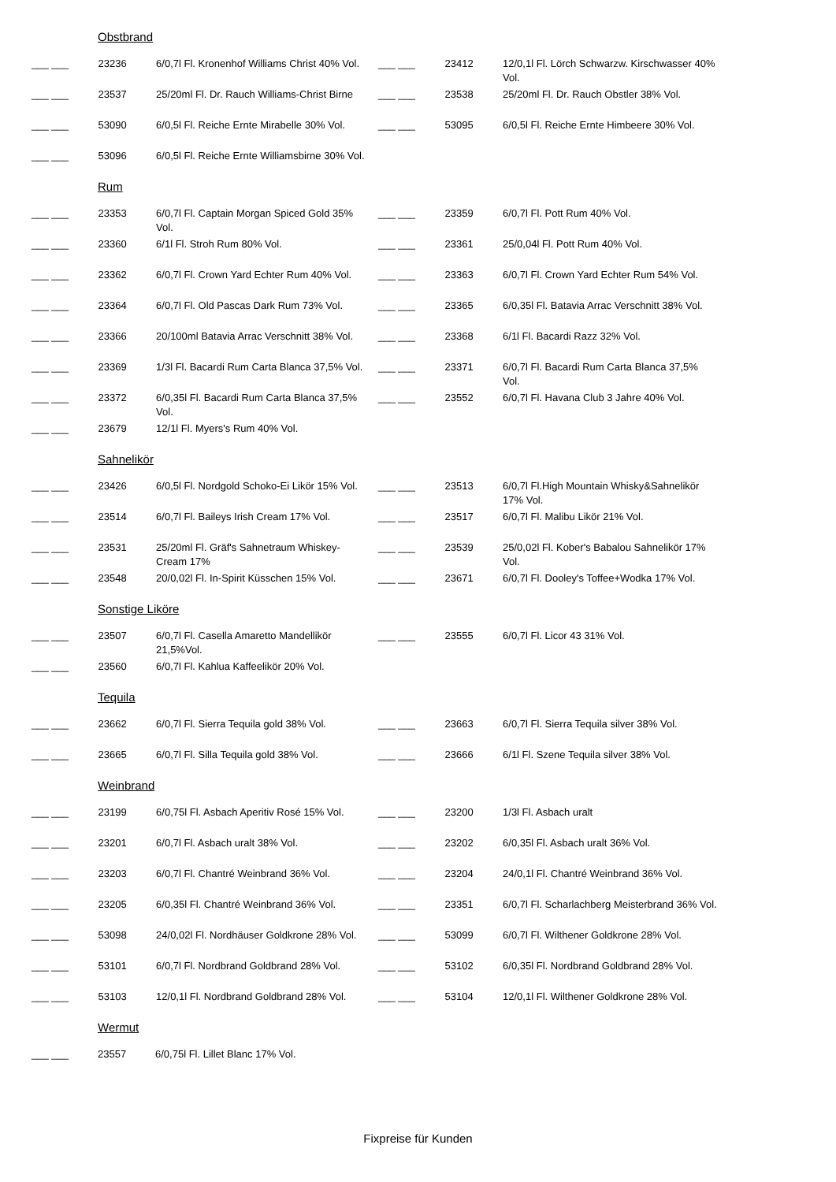Obstbrand
| ___ ___ | 23236 | 6/0,7l Fl. Kronenhof Williams Christ 40% Vol. | ___ ___ | 23412 | 12/0,1l Fl. Lörch Schwarzw. Kirschwasser 40% Vol. |
| ___ ___ | 23537 | 25/20ml Fl. Dr. Rauch Williams-Christ Birne | ___ ___ | 23538 | 25/20ml Fl. Dr. Rauch Obstler 38% Vol. |
| ___ ___ | 53090 | 6/0,5l Fl. Reiche Ernte Mirabelle 30% Vol. | ___ ___ | 53095 | 6/0,5l Fl. Reiche Ernte Himbeere 30% Vol. |
| ___ ___ | 53096 | 6/0,5l Fl. Reiche Ernte Williamsbirne 30% Vol. | | | |
Rum
| ___ ___ | 23353 | 6/0,7l Fl. Captain Morgan Spiced Gold 35% Vol. | ___ ___ | 23359 | 6/0,7l Fl. Pott Rum 40% Vol. |
| ___ ___ | 23360 | 6/1l Fl. Stroh Rum 80% Vol. | ___ ___ | 23361 | 25/0,04l Fl. Pott Rum 40% Vol. |
| ___ ___ | 23362 | 6/0,7l Fl. Crown Yard Echter Rum 40% Vol. | ___ ___ | 23363 | 6/0,7l Fl. Crown Yard Echter Rum 54% Vol. |
| ___ ___ | 23364 | 6/0,7l Fl. Old Pascas Dark Rum 73% Vol. | ___ ___ | 23365 | 6/0,35l Fl. Batavia Arrac Verschnitt 38% Vol. |
| ___ ___ | 23366 | 20/100ml Batavia Arrac Verschnitt 38% Vol. | ___ ___ | 23368 | 6/1l Fl. Bacardi Razz 32% Vol. |
| ___ ___ | 23369 | 1/3l Fl. Bacardi Rum Carta Blanca 37,5% Vol. | ___ ___ | 23371 | 6/0,7l Fl. Bacardi Rum Carta Blanca 37,5% Vol. |
| ___ ___ | 23372 | 6/0,35l Fl. Bacardi Rum Carta Blanca 37,5% Vol. | ___ ___ | 23552 | 6/0,7l Fl. Havana Club 3 Jahre 40% Vol. |
| ___ ___ | 23679 | 12/1l Fl. Myers's Rum 40% Vol. | | | |
Sahnelikör
| ___ ___ | 23426 | 6/0,5l Fl. Nordgold Schoko-Ei Likör 15% Vol. | ___ ___ | 23513 | 6/0,7l Fl.High Mountain Whisky&Sahnelikör 17% Vol. |
| ___ ___ | 23514 | 6/0,7l Fl. Baileys Irish Cream 17% Vol. | ___ ___ | 23517 | 6/0,7l Fl. Malibu Likör 21% Vol. |
| ___ ___ | 23531 | 25/20ml Fl. Gräf's Sahnetraum Whiskey-Cream 17% | ___ ___ | 23539 | 25/0,02l Fl. Kober's Babalou Sahnelikör 17% Vol. |
| ___ ___ | 23548 | 20/0,02l Fl. In-Spirit Küsschen 15% Vol. | ___ ___ | 23671 | 6/0,7l Fl. Dooley's Toffee+Wodka 17% Vol. |
Sonstige Liköre
| ___ ___ | 23507 | 6/0,7l Fl. Casella Amaretto Mandellikör 21,5%Vol. | ___ ___ | 23555 | 6/0,7l Fl. Licor 43 31% Vol. |
| ___ ___ | 23560 | 6/0,7l Fl. Kahlua Kaffeelikör 20% Vol. | | | |
Tequila
| ___ ___ | 23662 | 6/0,7l Fl. Sierra Tequila gold 38% Vol. | ___ ___ | 23663 | 6/0,7l Fl. Sierra Tequila silver 38% Vol. |
| ___ ___ | 23665 | 6/0,7l Fl. Silla Tequila gold 38% Vol. | ___ ___ | 23666 | 6/1l Fl. Szene Tequila silver 38% Vol. |
Weinbrand
| ___ ___ | 23199 | 6/0,75l Fl. Asbach Aperitiv Rosé 15% Vol. | ___ ___ | 23200 | 1/3l Fl. Asbach uralt |
| ___ ___ | 23201 | 6/0,7l Fl. Asbach uralt 38% Vol. | ___ ___ | 23202 | 6/0,35l Fl. Asbach uralt 36% Vol. |
| ___ ___ | 23203 | 6/0,7l Fl. Chantré Weinbrand 36% Vol. | ___ ___ | 23204 | 24/0,1l Fl. Chantré Weinbrand 36% Vol. |
| ___ ___ | 23205 | 6/0,35l Fl. Chantré Weinbrand 36% Vol. | ___ ___ | 23351 | 6/0,7l Fl. Scharlachberg Meisterbrand 36% Vol. |
| ___ ___ | 53098 | 24/0,02l Fl. Nordhäuser Goldkrone 28% Vol. | ___ ___ | 53099 | 6/0,7l Fl. Wilthener Goldkrone 28% Vol. |
| ___ ___ | 53101 | 6/0,7l Fl. Nordbrand Goldbrand 28% Vol. | ___ ___ | 53102 | 6/0,35l Fl. Nordbrand Goldbrand 28% Vol. |
| ___ ___ | 53103 | 12/0,1l Fl. Nordbrand Goldbrand 28% Vol. | ___ ___ | 53104 | 12/0,1l Fl. Wilthener Goldkrone 28% Vol. |
Wermut
| ___ ___ | 23557 | 6/0,75l Fl. Lillet Blanc 17% Vol. | | | |
Fixpreise für Kunden